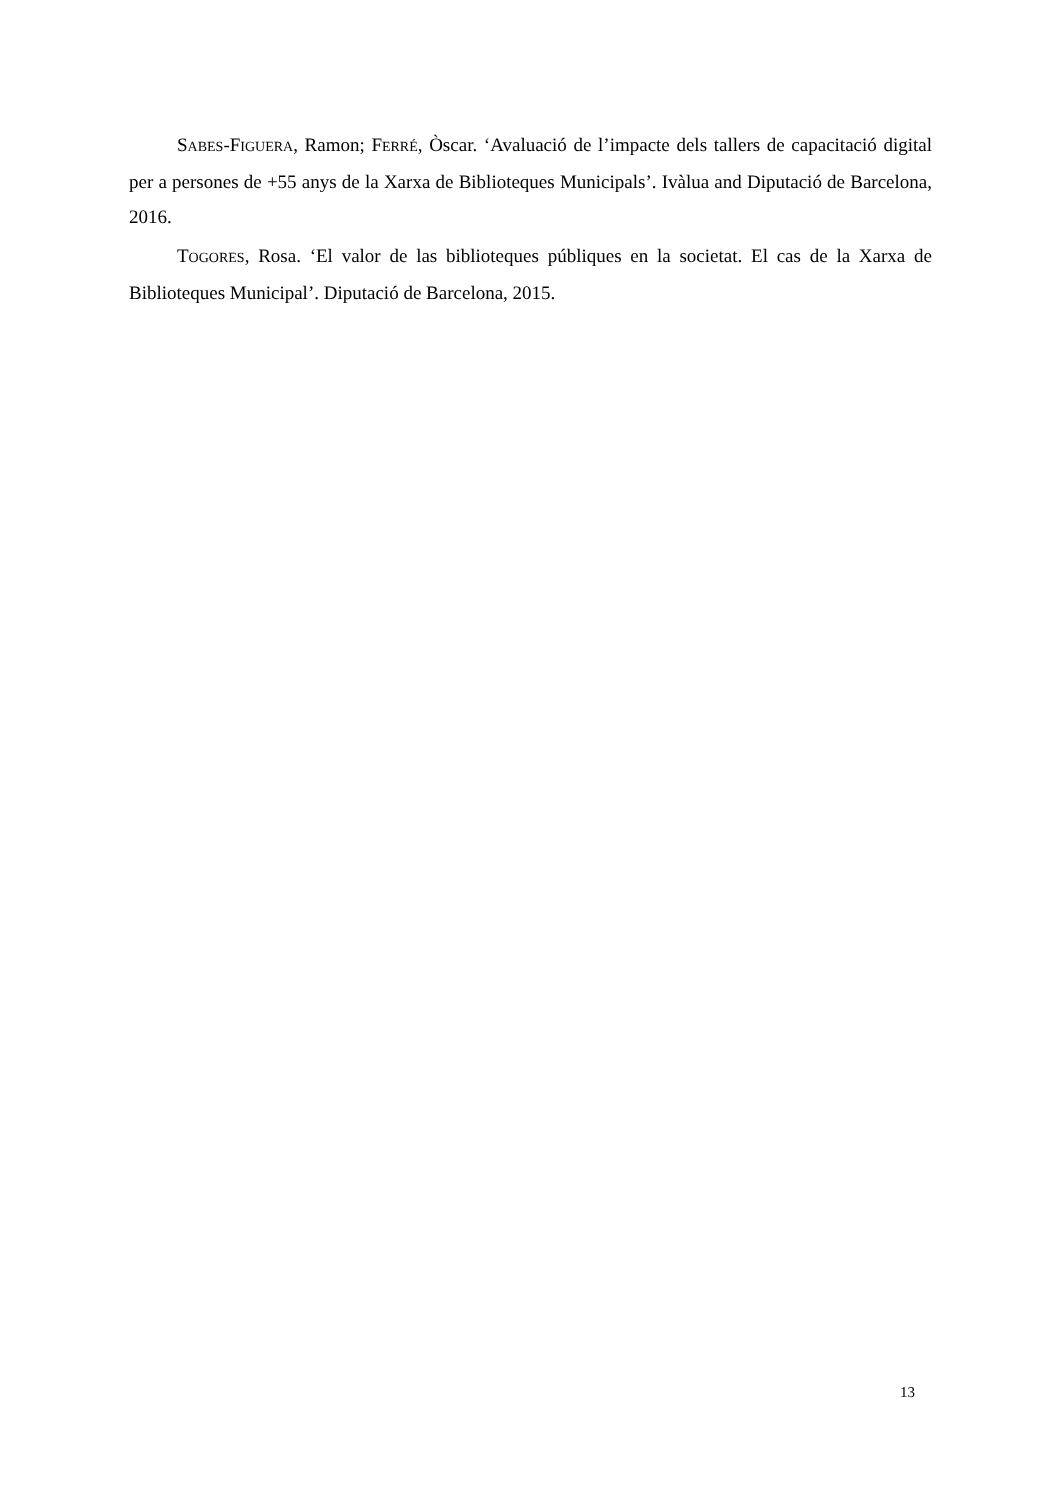SABES-FIGUERA, Ramon; FERRÉ, Òscar. ‘Avaluació de l’impacte dels tallers de capacitació digital per a persones de +55 anys de la Xarxa de Biblioteques Municipals’. Ivàlua and Diputació de Barcelona, 2016.
TOGORES, Rosa. ‘El valor de las biblioteques públiques en la societat. El cas de la Xarxa de Biblioteques Municipal’. Diputació de Barcelona, 2015.
13